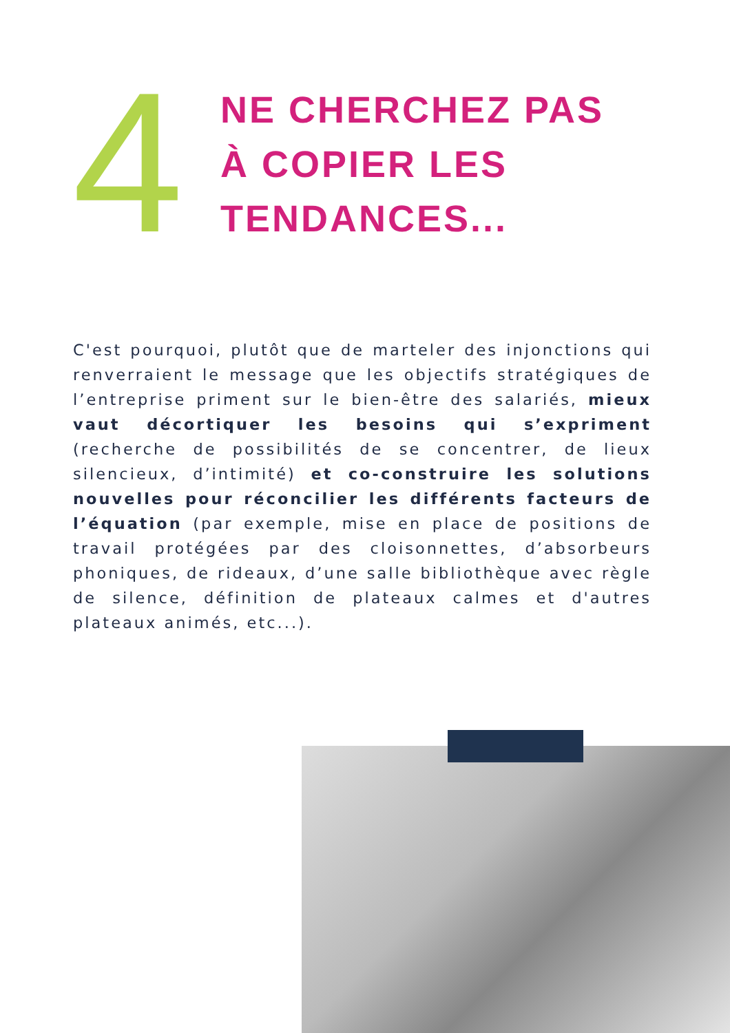4
NE CHERCHEZ PAS
À COPIER LES
TENDANCES...
C'est pourquoi, plutôt que de marteler des injonctions qui renverraient le message que les objectifs stratégiques de l’entreprise priment sur le bien-être des salariés, mieux vaut décortiquer les besoins qui s’expriment (recherche de possibilités de se concentrer, de lieux silencieux, d’intimité) et co-construire les solutions nouvelles pour réconcilier les différents facteurs de l’équation (par exemple, mise en place de positions de travail protégées par des cloisonnettes, d’absorbeurs phoniques, de rideaux, d’une salle bibliothèque avec règle de silence, définition de plateaux calmes et d'autres plateaux animés, etc...).